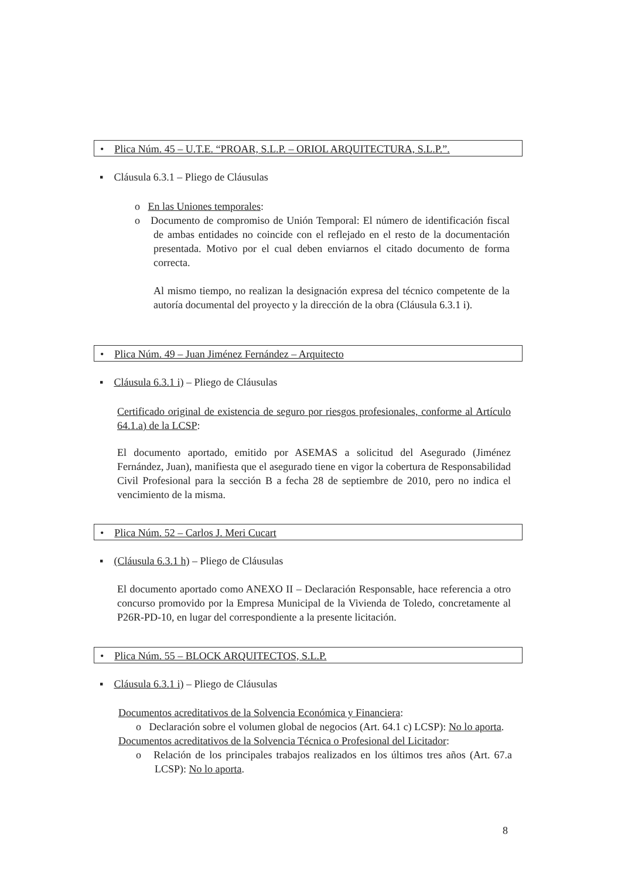• Plica Núm. 45 – U.T.E. “PROAR, S.L.P. – ORIOL ARQUITECTURA, S.L.P.”.
▪ Cláusula 6.3.1 – Pliego de Cláusulas
o En las Uniones temporales:
o Documento de compromiso de Unión Temporal: El número de identificación fiscal de ambas entidades no coincide con el reflejado en el resto de la documentación presentada. Motivo por el cual deben enviarnos el citado documento de forma correcta.
Al mismo tiempo, no realizan la designación expresa del técnico competente de la autoría documental del proyecto y la dirección de la obra (Cláusula 6.3.1 i).
• Plica Núm. 49 – Juan Jiménez Fernández – Arquitecto
▪ Cláusula 6.3.1 i) – Pliego de Cláusulas
Certificado original de existencia de seguro por riesgos profesionales, conforme al Artículo 64.1.a) de la LCSP:
El documento aportado, emitido por ASEMAS a solicitud del Asegurado (Jiménez Fernández, Juan), manifiesta que el asegurado tiene en vigor la cobertura de Responsabilidad Civil Profesional para la sección B a fecha 28 de septiembre de 2010, pero no indica el vencimiento de la misma.
• Plica Núm. 52 – Carlos J. Meri Cucart
▪ (Cláusula 6.3.1 h) – Pliego de Cláusulas
El documento aportado como ANEXO II – Declaración Responsable, hace referencia a otro concurso promovido por la Empresa Municipal de la Vivienda de Toledo, concretamente al P26R-PD-10, en lugar del correspondiente a la presente licitación.
• Plica Núm. 55 – BLOCK ARQUITECTOS, S.L.P.
▪ Cláusula 6.3.1 i) – Pliego de Cláusulas
Documentos acreditativos de la Solvencia Económica y Financiera:
o Declaración sobre el volumen global de negocios (Art. 64.1 c) LCSP): No lo aporta.
Documentos acreditativos de la Solvencia Técnica o Profesional del Licitador:
o Relación de los principales trabajos realizados en los últimos tres años (Art. 67.a LCSP): No lo aporta.
8